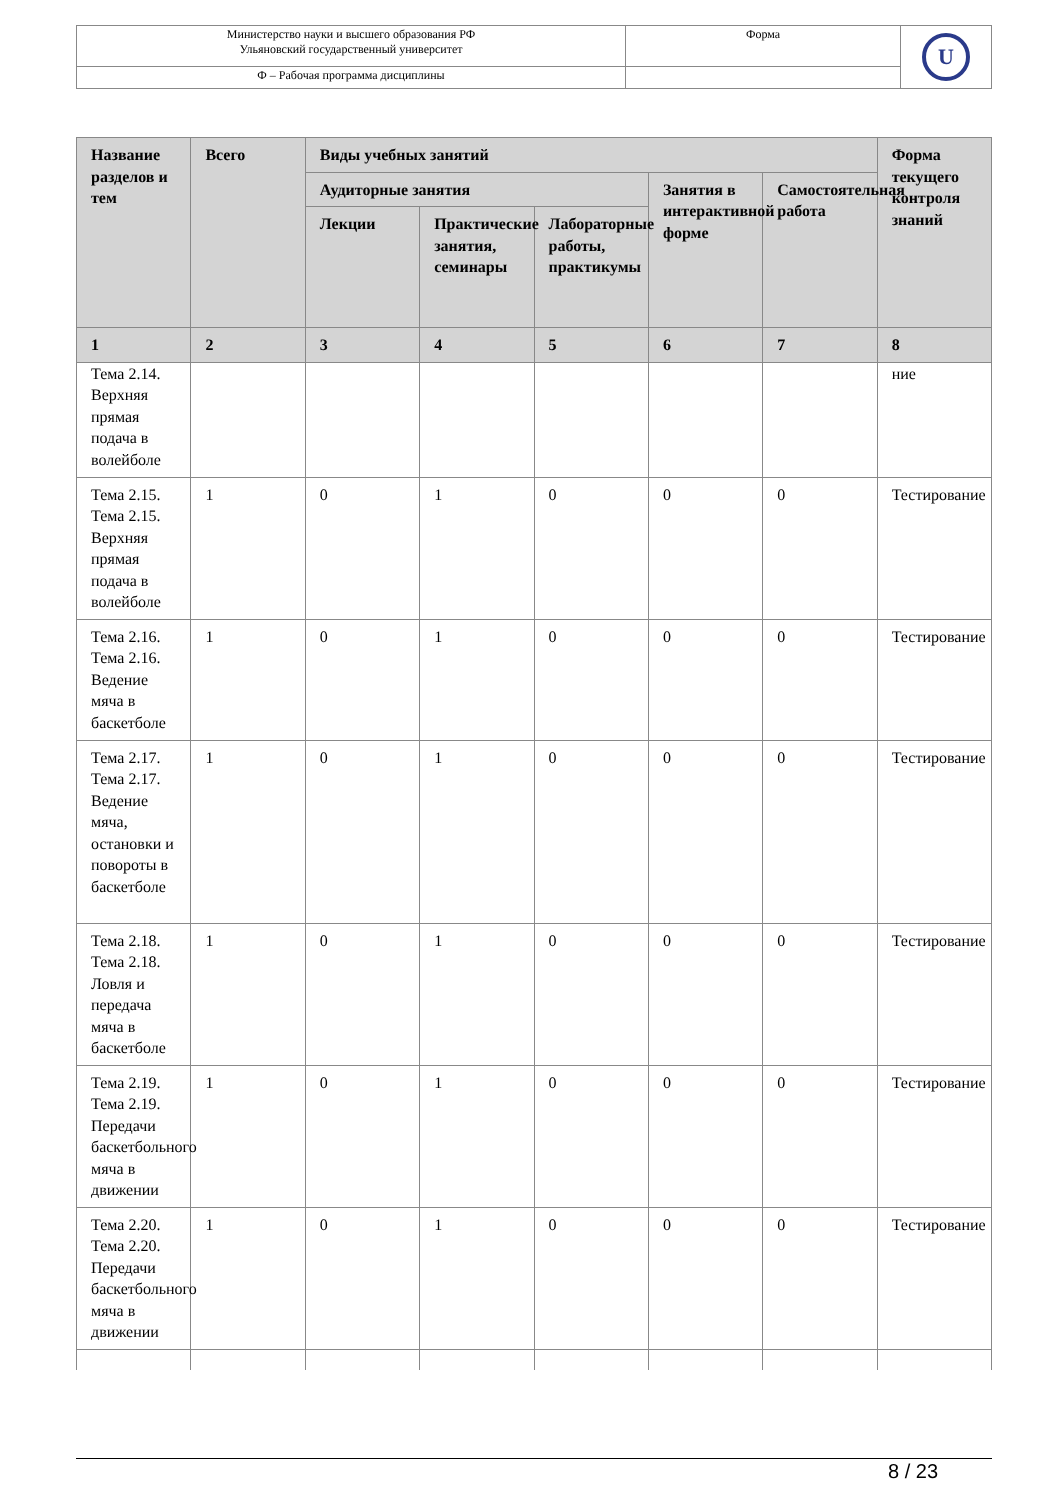| Министерство науки и высшего образования РФ Ульяновский государственный университет | Форма | U |
| Ф – Рабочая программа дисциплины | | |
| Название разделов и тем | Всего | Виды учебных занятий | | | | | Форма текущего контроля знаний |
| --- | --- | --- | --- | --- | --- | --- | --- |
| | | Аудиторные занятия | | | Занятия в интерактивной форме | Самостоятельная работа | |
| | | Лекции | Практические занятия, семинары | Лабораторные работы, практикумы | | | |
| 1 | 2 | 3 | 4 | 5 | 6 | 7 | 8 |
| Тема 2.14. Верхняя прямая подача в волейболе | | | | | | | ние |
| Тема 2.15. Тема 2.15. Верхняя прямая подача в волейболе | 1 | 0 | 1 | 0 | 0 | 0 | Тестирование |
| Тема 2.16. Тема 2.16. Ведение мяча в баскетболе | 1 | 0 | 1 | 0 | 0 | 0 | Тестирование |
| Тема 2.17. Тема 2.17. Ведение мяча, остановки и повороты в баскетболе | 1 | 0 | 1 | 0 | 0 | 0 | Тестирование |
| Тема 2.18. Тема 2.18. Ловля и передача мяча в баскетболе | 1 | 0 | 1 | 0 | 0 | 0 | Тестирование |
| Тема 2.19. Тема 2.19. Передачи баскетбольного мяча в движении | 1 | 0 | 1 | 0 | 0 | 0 | Тестирование |
| Тема 2.20. Тема 2.20. Передачи баскетбольного мяча в движении | 1 | 0 | 1 | 0 | 0 | 0 | Тестирование |
8 / 23